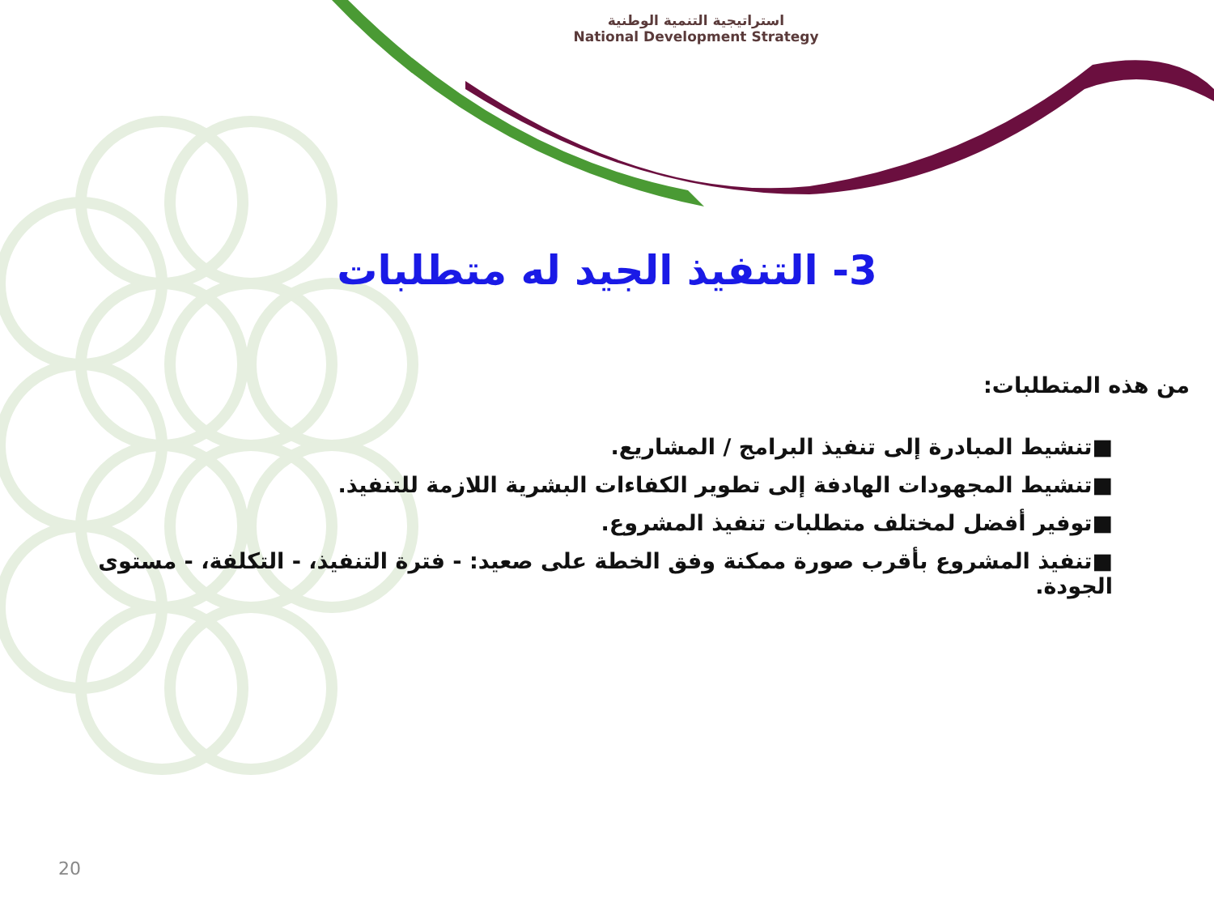استراتيجية التنمية الوطنية
National Development Strategy
3- التنفيذ الجيد له متطلبات
من هذه المتطلبات:
■تنشيط المبادرة إلى تنفيذ البرامج / المشاريع.
■تنشيط المجهودات الهادفة إلى تطوير الكفاءات البشرية اللازمة للتنفيذ.
■توفير أفضل لمختلف متطلبات تنفيذ المشروع.
■تنفيذ المشروع بأقرب صورة ممكنة وفق الخطة على صعيد: - فترة التنفيذ، - التكلفة، - مستوى الجودة.
20